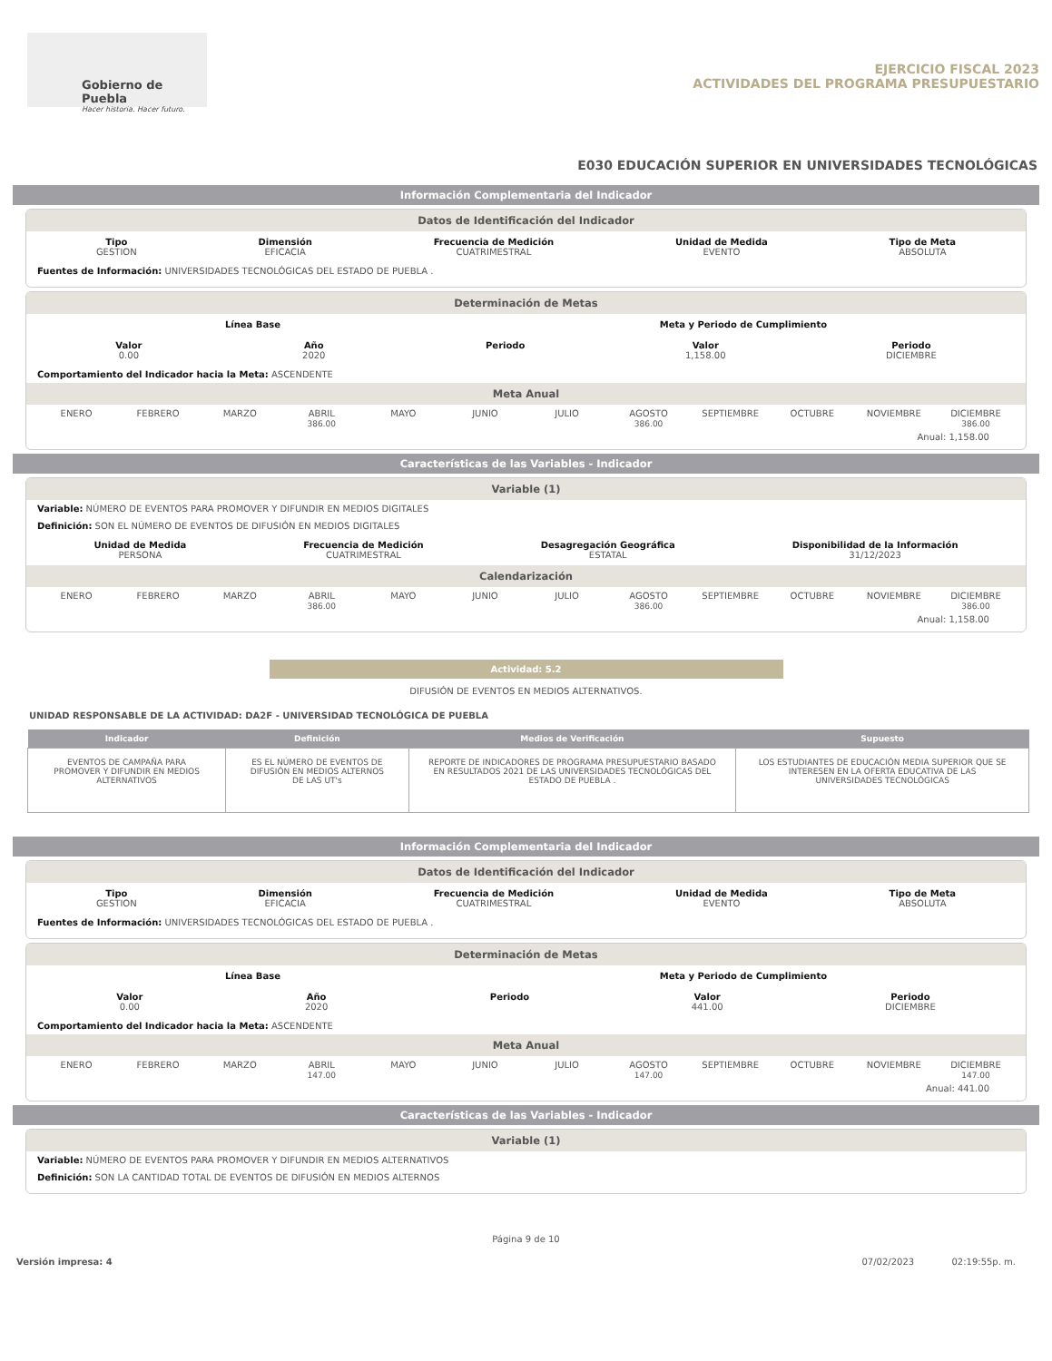Gobierno de Puebla
Hacer historia. Hacer futuro.
EJERCICIO FISCAL 2023
ACTIVIDADES DEL PROGRAMA PRESUPUESTARIO
E030 EDUCACIÓN SUPERIOR EN UNIVERSIDADES TECNOLÓGICAS
Información Complementaria del Indicador
Datos de Identificación del Indicador
Tipo
GESTION
Dimensión
EFICACIA
Frecuencia de Medición
CUATRIMESTRAL
Unidad de Medida
EVENTO
Tipo de Meta
ABSOLUTA
Fuentes de Información: UNIVERSIDADES TECNOLÓGICAS DEL ESTADO DE PUEBLA .
Determinación de Metas
Línea Base Meta y Periodo de Cumplimiento
Valor
0.00
Año
2020
Periodo Valor
1,158.00
Periodo
DICIEMBRE
Comportamiento del Indicador hacia la Meta: ASCENDENTE
Meta Anual
ENERO
FEBRERO
MARZO
ABRIL
386.00
MAYO
JUNIO
JULIO
AGOSTO
386.00
SEPTIEMBRE
OCTUBRE
NOVIEMBRE
DICIEMBRE
386.00
Anual: 1,158.00
Características de las Variables - Indicador
Variable (1)
Variable: NÚMERO DE EVENTOS PARA PROMOVER Y DIFUNDIR EN MEDIOS DIGITALES
Definición: SON EL NÚMERO DE EVENTOS DE DIFUSIÓN EN MEDIOS DIGITALES
Unidad de Medida
PERSONA
Frecuencia de Medición
CUATRIMESTRAL
Desagregación Geográfica
ESTATAL
Disponibilidad de la Información
31/12/2023
Calendarización
ENERO
FEBRERO
MARZO
ABRIL
386.00
MAYO
JUNIO
JULIO
AGOSTO
386.00
SEPTIEMBRE
OCTUBRE
NOVIEMBRE
DICIEMBRE
386.00
Anual: 1,158.00
Actividad: 5.2
DIFUSIÓN DE EVENTOS EN MEDIOS ALTERNATIVOS.
UNIDAD RESPONSABLE DE LA ACTIVIDAD: DA2F - UNIVERSIDAD TECNOLÓGICA DE PUEBLA
| Indicador | Definición | Medios de Verificación | Supuesto |
| --- | --- | --- | --- |
| EVENTOS DE CAMPAÑA PARA PROMOVER Y DIFUNDIR EN MEDIOS ALTERNATIVOS | ES EL NÚMERO DE EVENTOS DE DIFUSIÓN EN MEDIOS ALTERNOS DE LAS UT's | REPORTE DE INDICADORES DE PROGRAMA PRESUPUESTARIO BASADO EN RESULTADOS 2021 DE LAS UNIVERSIDADES TECNOLÓGICAS DEL ESTADO DE PUEBLA . | LOS ESTUDIANTES DE EDUCACIÓN MEDIA SUPERIOR QUE SE INTERESEN EN LA OFERTA EDUCATIVA DE LAS UNIVERSIDADES TECNOLÓGICAS |
Información Complementaria del Indicador
Datos de Identificación del Indicador
Tipo
GESTION
Dimensión
EFICACIA
Frecuencia de Medición
CUATRIMESTRAL
Unidad de Medida
EVENTO
Tipo de Meta
ABSOLUTA
Fuentes de Información: UNIVERSIDADES TECNOLÓGICAS DEL ESTADO DE PUEBLA .
Determinación de Metas
Línea Base Meta y Periodo de Cumplimiento
Valor
0.00
Año
2020
Periodo Valor
441.00
Periodo
DICIEMBRE
Comportamiento del Indicador hacia la Meta: ASCENDENTE
Meta Anual
ENERO
FEBRERO
MARZO
ABRIL
147.00
MAYO
JUNIO
JULIO
AGOSTO
147.00
SEPTIEMBRE
OCTUBRE
NOVIEMBRE
DICIEMBRE
147.00
Anual: 441.00
Características de las Variables - Indicador
Variable (1)
Variable: NÚMERO DE EVENTOS PARA PROMOVER Y DIFUNDIR EN MEDIOS ALTERNATIVOS
Definición: SON LA CANTIDAD TOTAL DE EVENTOS DE DIFUSIÓN EN MEDIOS ALTERNOS
Página 9 de 10
Versión impresa: 4 07/02/2023 02:19:55p. m.